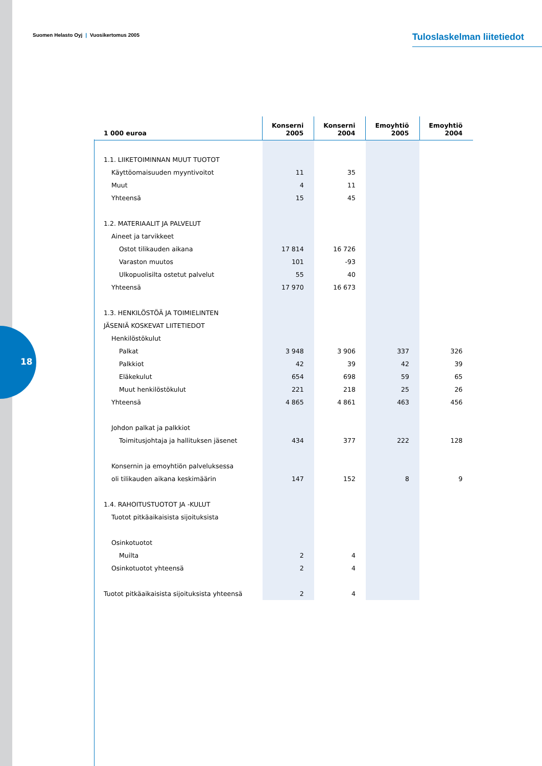18
Suomen Helasto Oyj | Vuosikertomus 2005
Tuloslaskelman liitetiedot
| 1 000 euroa | Konserni 2005 | Konserni 2004 | Emoyhtiö 2005 | Emoyhtiö 2004 |
| --- | --- | --- | --- | --- |
| 1.1. LIIKETOIMINNAN MUUT TUOTOT | | | | |
| Käyttöomaisuuden myyntivoitot | 11 | 35 | | |
| Muut | 4 | 11 | | |
| Yhteensä | 15 | 45 | | |
| 1.2. MATERIAALIT JA PALVELUT | | | | |
| Aineet ja tarvikkeet | | | | |
| Ostot tilikauden aikana | 17 814 | 16 726 | | |
| Varaston muutos | 101 | -93 | | |
| Ulkopuolisilta ostetut palvelut | 55 | 40 | | |
| Yhteensä | 17 970 | 16 673 | | |
| 1.3. HENKILÖSTÖÄ JA TOIMIELINTEN | | | | |
| JÄSENIÄ KOSKEVAT LIITETIEDOT | | | | |
| Henkilöstökulut | | | | |
| Palkat | 3 948 | 3 906 | 337 | 326 |
| Palkkiot | 42 | 39 | 42 | 39 |
| Eläkekulut | 654 | 698 | 59 | 65 |
| Muut henkilöstökulut | 221 | 218 | 25 | 26 |
| Yhteensä | 4 865 | 4 861 | 463 | 456 |
| Johdon palkat ja palkkiot | | | | |
| Toimitusjohtaja ja hallituksen jäsenet | 434 | 377 | 222 | 128 |
| Konsernin ja emoyhtiön palveluksessa | | | | |
| oli tilikauden aikana keskimäärin | 147 | 152 | 8 | 9 |
| 1.4. RAHOITUSTUOTOT JA -KULUT | | | | |
| Tuotot pitkäaikaisista sijoituksista | | | | |
| Osinkotuotot | | | | |
| Muilta | 2 | 4 | | |
| Osinkotuotot yhteensä | 2 | 4 | | |
| Tuotot pitkäaikaisista sijoituksista yhteensä | 2 | 4 | | |